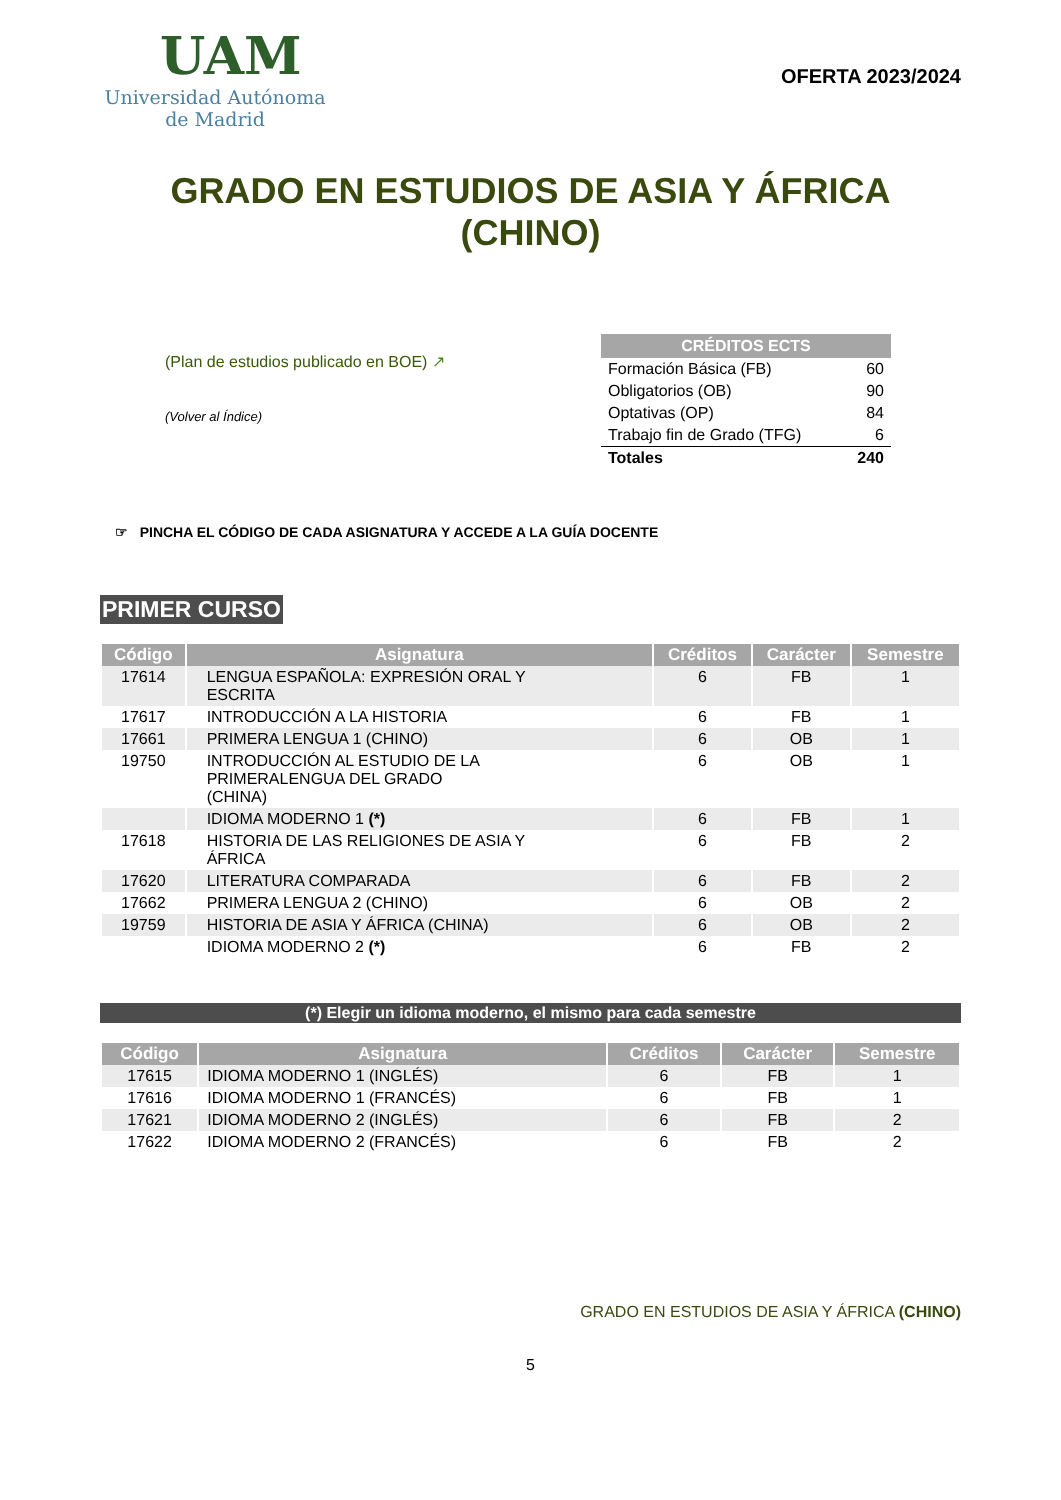UAM
Universidad Autónoma
de Madrid
OFERTA 2023/2024
GRADO EN ESTUDIOS DE ASIA Y ÁFRICA
(CHINO)
(Plan de estudios publicado en BOE) ↗
(Volver al Índice)
| CRÉDITOS ECTS | |
| --- | --- |
| Formación Básica (FB) | 60 |
| Obligatorios (OB) | 90 |
| Optativas (OP) | 84 |
| Trabajo fin de Grado (TFG) | 6 |
| Totales | 240 |
☞ PINCHA EL CÓDIGO DE CADA ASIGNATURA Y ACCEDE A LA GUÍA DOCENTE
PRIMER CURSO
| Código | Asignatura | Créditos | Carácter | Semestre |
| --- | --- | --- | --- | --- |
| 17614 | LENGUA ESPAÑOLA: EXPRESIÓN ORAL Y ESCRITA | 6 | FB | 1 |
| 17617 | INTRODUCCIÓN A LA HISTORIA | 6 | FB | 1 |
| 17661 | PRIMERA LENGUA 1 (CHINO) | 6 | OB | 1 |
| 19750 | INTRODUCCIÓN AL ESTUDIO DE LA PRIMERALENGUA DEL GRADO (CHINA) | 6 | OB | 1 |
| | IDIOMA MODERNO 1 (*) | 6 | FB | 1 |
| 17618 | HISTORIA DE LAS RELIGIONES DE ASIA Y ÁFRICA | 6 | FB | 2 |
| 17620 | LITERATURA COMPARADA | 6 | FB | 2 |
| 17662 | PRIMERA LENGUA 2 (CHINO) | 6 | OB | 2 |
| 19759 | HISTORIA DE ASIA Y ÁFRICA (CHINA) | 6 | OB | 2 |
| | IDIOMA MODERNO 2 (*) | 6 | FB | 2 |
(*) Elegir un idioma moderno, el mismo para cada semestre
| Código | Asignatura | Créditos | Carácter | Semestre |
| --- | --- | --- | --- | --- |
| 17615 | IDIOMA MODERNO 1 (INGLÉS) | 6 | FB | 1 |
| 17616 | IDIOMA MODERNO 1 (FRANCÉS) | 6 | FB | 1 |
| 17621 | IDIOMA MODERNO 2 (INGLÉS) | 6 | FB | 2 |
| 17622 | IDIOMA MODERNO 2 (FRANCÉS) | 6 | FB | 2 |
GRADO EN ESTUDIOS DE ASIA Y ÁFRICA (CHINO)
5